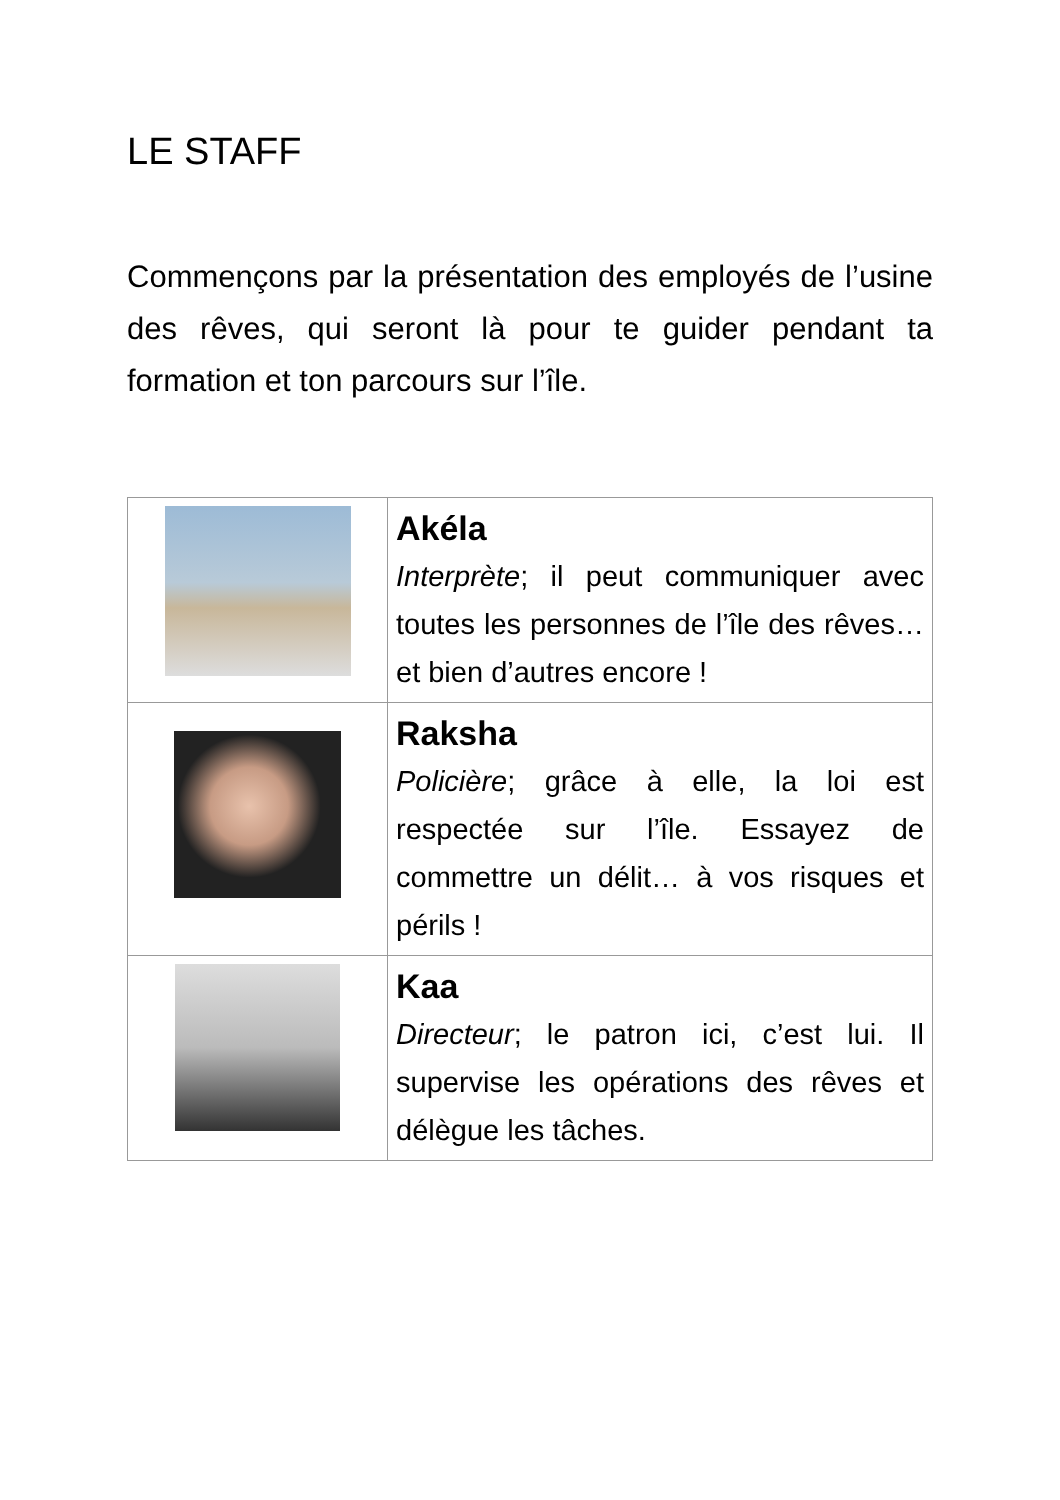LE STAFF
Commençons par la présentation des employés de l’usine des rêves, qui seront là pour te guider pendant ta formation et ton parcours sur l’île.
| | Akéla Interprète ; il peut communiquer avec toutes les personnes de l’île des rêves… et bien d’autres encore ! |
| | Raksha Policière ; grâce à elle, la loi est respectée sur l’île. Essayez de commettre un délit… à vos risques et périls ! |
| | Kaa Directeur ; le patron ici, c’est lui. Il supervise les opérations des rêves et délègue les tâches. |